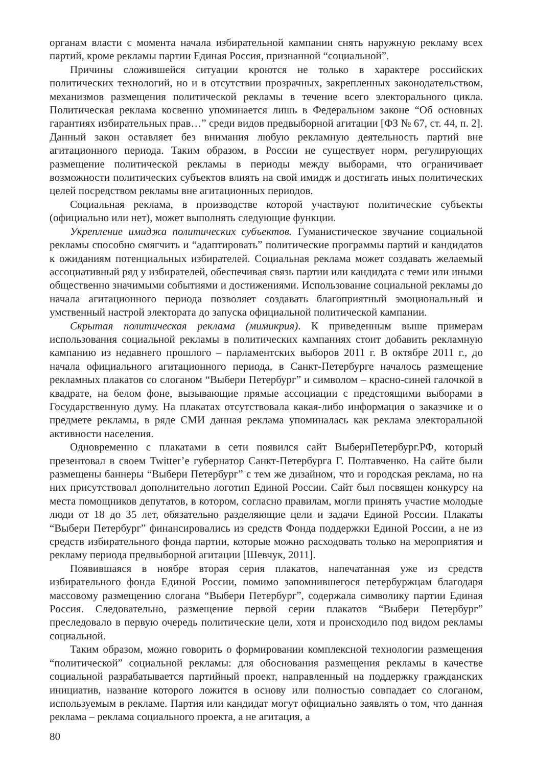органам власти с момента начала избирательной кампании снять наружную рекламу всех партий, кроме рекламы партии Единая Россия, признанной “социальной”.
Причины сложившейся ситуации кроются не только в характере российских политических технологий, но и в отсутствии прозрачных, закрепленных законодательством, механизмов размещения политической рекламы в течение всего электорального цикла. Политическая реклама косвенно упоминается лишь в Федеральном законе “Об основных гарантиях избирательных прав…” среди видов предвыборной агитации [ФЗ № 67, ст. 44, п. 2]. Данный закон оставляет без внимания любую рекламную деятельность партий вне агитационного периода. Таким образом, в России не существует норм, регулирующих размещение политической рекламы в периоды между выборами, что ограничивает возможности политических субъектов влиять на свой имидж и достигать иных политических целей посредством рекламы вне агитационных периодов.
Социальная реклама, в производстве которой участвуют политические субъекты (официально или нет), может выполнять следующие функции.
Укрепление имиджа политических субъектов. Гуманистическое звучание социальной рекламы способно смягчить и “адаптировать” политические программы партий и кандидатов к ожиданиям потенциальных избирателей. Социальная реклама может создавать желаемый ассоциативный ряд у избирателей, обеспечивая связь партии или кандидата с теми или иными общественно значимыми событиями и достижениями. Использование социальной рекламы до начала агитационного периода позволяет создавать благоприятный эмоциональный и умственный настрой электората до запуска официальной политической кампании.
Скрытая политическая реклама (мимикрия). К приведенным выше примерам использования социальной рекламы в политических кампаниях стоит добавить рекламную кампанию из недавнего прошлого – парламентских выборов 2011 г. В октябре 2011 г., до начала официального агитационного периода, в Санкт-Петербурге началось размещение рекламных плакатов со слоганом “Выбери Петербург” и символом – красно-синей галочкой в квадрате, на белом фоне, вызывающие прямые ассоциации с предстоящими выборами в Государственную думу. На плакатах отсутствовала какая-либо информация о заказчике и о предмете рекламы, в ряде СМИ данная реклама упоминалась как реклама электоральной активности населения.
Одновременно с плакатами в сети появился сайт ВыбериПетербург.РФ, который презентовал в своем Twitter’е губернатор Санкт-Петербурга Г. Полтавченко. На сайте были размещены баннеры “Выбери Петербург” с тем же дизайном, что и городская реклама, но на них присутствовал дополнительно логотип Единой России. Сайт был посвящен конкурсу на места помощников депутатов, в котором, согласно правилам, могли принять участие молодые люди от 18 до 35 лет, обязательно разделяющие цели и задачи Единой России. Плакаты “Выбери Петербург” финансировались из средств Фонда поддержки Единой России, а не из средств избирательного фонда партии, которые можно расходовать только на мероприятия и рекламу периода предвыборной агитации [Шевчук, 2011].
Появившаяся в ноябре вторая серия плакатов, напечатанная уже из средств избирательного фонда Единой России, помимо запомнившегося петербуржцам благодаря массовому размещению слогана “Выбери Петербург”, содержала символику партии Единая Россия. Следовательно, размещение первой серии плакатов “Выбери Петербург” преследовало в первую очередь политические цели, хотя и происходило под видом рекламы социальной.
Таким образом, можно говорить о формировании комплексной технологии размещения “политической” социальной рекламы: для обоснования размещения рекламы в качестве социальной разрабатывается партийный проект, направленный на поддержку гражданских инициатив, название которого ложится в основу или полностью совпадает со слоганом, используемым в рекламе. Партия или кандидат могут официально заявлять о том, что данная реклама – реклама социального проекта, а не агитация, а
80